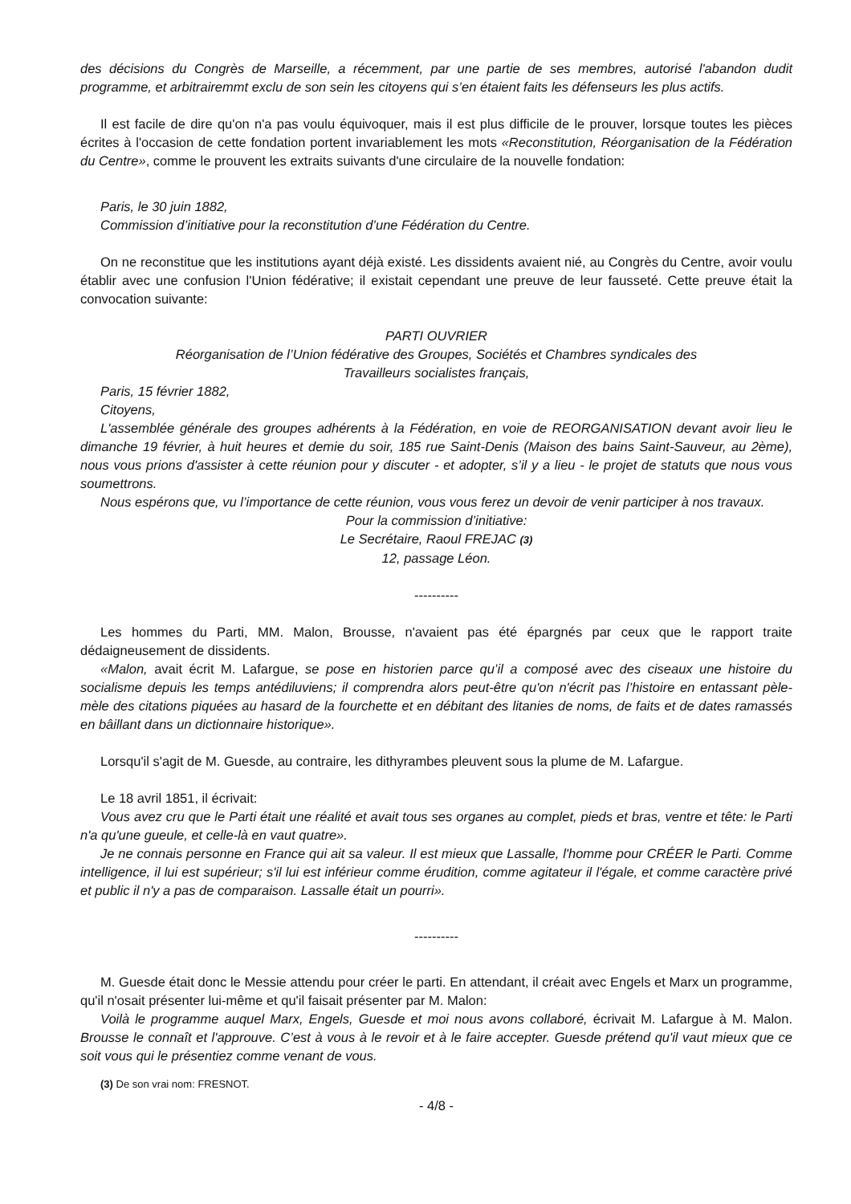des décisions du Congrès de Marseille, a récemment, par une partie de ses membres, autorisé l'abandon dudit programme, et arbitrairemmt exclu de son sein les citoyens qui s’en étaient faits les défenseurs les plus actifs.
Il est facile de dire qu'on n'a pas voulu équivoquer, mais il est plus difficile de le prouver, lorsque toutes les pièces écrites à l'occasion de cette fondation portent invariablement les mots «Reconstitution, Réorganisation de la Fédération du Centre», comme le prouvent les extraits suivants d'une circulaire de la nouvelle fondation:
Paris, le 30 juin 1882,
Commission d’initiative pour la reconstitution d’une Fédération du Centre.
On ne reconstitue que les institutions ayant déjà existé. Les dissidents avaient nié, au Congrès du Centre, avoir voulu établir avec une confusion l'Union fédérative; il existait cependant une preuve de leur fausseté. Cette preuve était la convocation suivante:
PARTI OUVRIER
Réorganisation de l’Union fédérative des Groupes, Sociétés et Chambres syndicales des
Travailleurs socialistes français,
Paris, 15 février 1882,
Citoyens,
L'assemblée générale des groupes adhérents à la Fédération, en voie de REORGANISATION devant avoir lieu le dimanche 19 février, à huit heures et demie du soir, 185 rue Saint-Denis (Maison des bains Saint-Sauveur, au 2ème), nous vous prions d'assister à cette réunion pour y discuter - et adopter, s’il y a lieu - le projet de statuts que nous vous soumettrons.
Nous espérons que, vu l’importance de cette réunion, vous vous ferez un devoir de venir participer à nos travaux.
Pour la commission d’initiative:
Le Secrétaire, Raoul FREJAC (3)
12, passage Léon.
----------
Les hommes du Parti, MM. Malon, Brousse, n'avaient pas été épargnés par ceux que le rapport traite dédaigneusement de dissidents.
«Malon, avait écrit M. Lafargue, se pose en historien parce qu’il a composé avec des ciseaux une histoire du socialisme depuis les temps antédiluviens; il comprendra alors peut-être qu'on n'écrit pas l’histoire en entassant pèle-mèle des citations piquées au hasard de la fourchette et en débitant des litanies de noms, de faits et de dates ramassés en bâillant dans un dictionnaire historique».
Lorsqu'il s'agit de M. Guesde, au contraire, les dithyrambes pleuvent sous la plume de M. Lafargue.
Le 18 avril 1851, il écrivait:
Vous avez cru que le Parti était une réalité et avait tous ses organes au complet, pieds et bras, ventre et tête: le Parti n'a qu'une gueule, et celle-là en vaut quatre».
Je ne connais personne en France qui ait sa valeur. Il est mieux que Lassalle, l'homme pour CRÉER le Parti. Comme intelligence, il lui est supérieur; s'il lui est inférieur comme érudition, comme agitateur il l'égale, et comme caractère privé et public il n'y a pas de comparaison. Lassalle était un pourri».
----------
M. Guesde était donc le Messie attendu pour créer le parti. En attendant, il créait avec Engels et Marx un programme, qu'il n'osait présenter lui-même et qu'il faisait présenter par M. Malon:
Voilà le programme auquel Marx, Engels, Guesde et moi nous avons collaboré, écrivait M. Lafargue à M. Malon. Brousse le connaît et l'approuve. C’est à vous à le revoir et à le faire accepter. Guesde prétend qu'il vaut mieux que ce soit vous qui le présentiez comme venant de vous.
(3) De son vrai nom: FRESNOT.
- 4/8 -